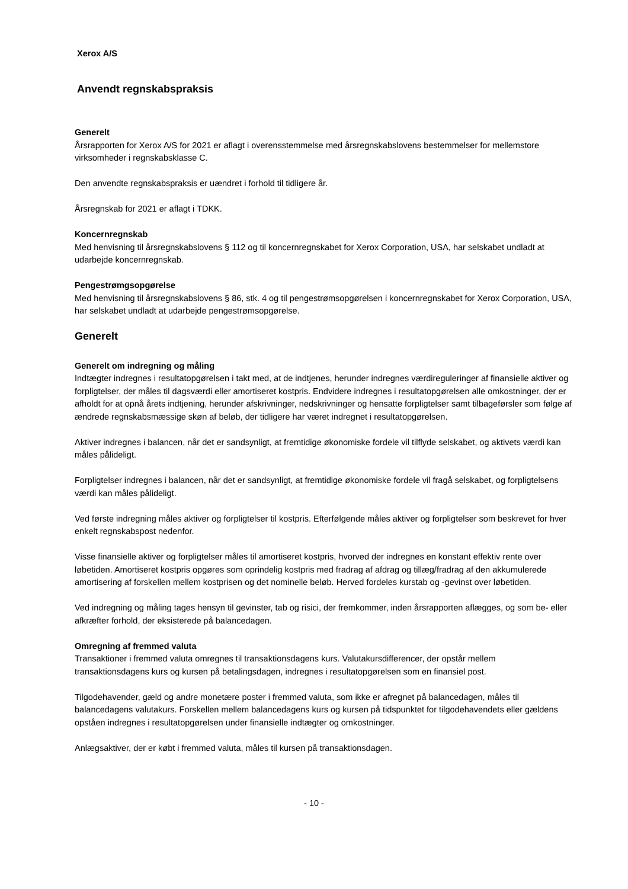Xerox A/S
Anvendt regnskabspraksis
Generelt
Årsrapporten for Xerox A/S for 2021 er aflagt i overensstemmelse med årsregnskabslovens bestemmelser for mellemstore virksomheder i regnskabsklasse C.
Den anvendte regnskabspraksis er uændret i forhold til tidligere år.
Årsregnskab for 2021 er aflagt i TDKK.
Koncernregnskab
Med henvisning til årsregnskabslovens § 112 og til koncernregnskabet for Xerox Corporation, USA, har selskabet undladt at udarbejde koncernregnskab.
Pengestrømgsopgørelse
Med henvisning til årsregnskabslovens § 86, stk. 4 og til pengestrømsopgørelsen i koncernregnskabet for Xerox Corporation, USA, har selskabet undladt at udarbejde pengestrømsopgørelse.
Generelt
Generelt om indregning og måling
Indtægter indregnes i resultatopgørelsen i takt med, at de indtjenes, herunder indregnes værdireguleringer af finansielle aktiver og forpligtelser, der måles til dagsværdi eller amortiseret kostpris. Endvidere indregnes i resultatopgørelsen alle omkostninger, der er afholdt for at opnå årets indtjening, herunder afskrivninger, nedskrivninger og hensatte forpligtelser samt tilbageførsler som følge af ændrede regnskabsmæssige skøn af beløb, der tidligere har været indregnet i resultatopgørelsen.
Aktiver indregnes i balancen, når det er sandsynligt, at fremtidige økonomiske fordele vil tilflyde selskabet, og aktivets værdi kan måles pålideligt.
Forpligtelser indregnes i balancen, når det er sandsynligt, at fremtidige økonomiske fordele vil fragå selskabet, og forpligtelsens værdi kan måles pålideligt.
Ved første indregning måles aktiver og forpligtelser til kostpris. Efterfølgende måles aktiver og forpligtelser som beskrevet for hver enkelt regnskabspost nedenfor.
Visse finansielle aktiver og forpligtelser måles til amortiseret kostpris, hvorved der indregnes en konstant effektiv rente over løbetiden. Amortiseret kostpris opgøres som oprindelig kostpris med fradrag af afdrag og tillæg/fradrag af den akkumulerede amortisering af forskellen mellem kostprisen og det nominelle beløb. Herved fordeles kurstab og -gevinst over løbetiden.
Ved indregning og måling tages hensyn til gevinster, tab og risici, der fremkommer, inden årsrapporten aflægges, og som be- eller afkræfter forhold, der eksisterede på balancedagen.
Omregning af fremmed valuta
Transaktioner i fremmed valuta omregnes til transaktionsdagens kurs. Valutakursdifferencer, der opstår mellem transaktionsdagens kurs og kursen på betalingsdagen, indregnes i resultatopgørelsen som en finansiel post.
Tilgodehavender, gæld og andre monetære poster i fremmed valuta, som ikke er afregnet på balancedagen, måles til balancedagens valutakurs. Forskellen mellem balancedagens kurs og kursen på tidspunktet for tilgodehavendets eller gældens opståen indregnes i resultatopgørelsen under finansielle indtægter og omkostninger.
Anlægsaktiver, der er købt i fremmed valuta, måles til kursen på transaktionsdagen.
- 10 -